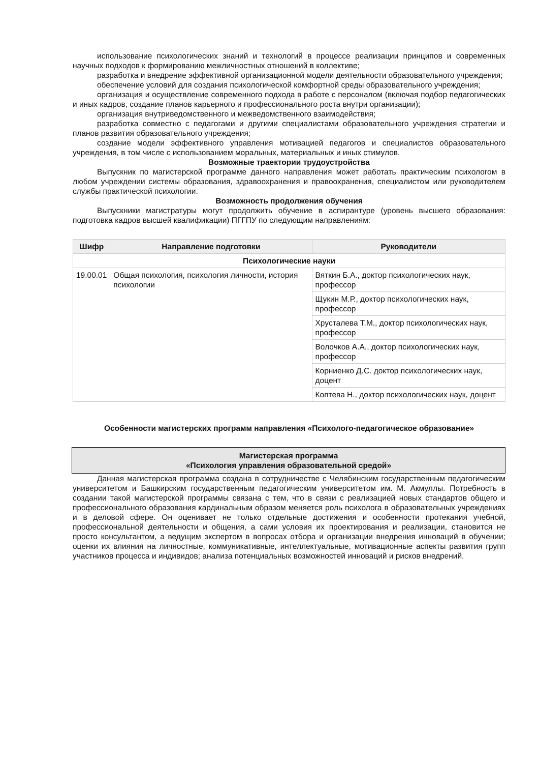использование психологических знаний и технологий в процессе реализации принципов и современных научных подходов к формированию межличностных отношений в коллективе;
разработка и внедрение эффективной организационной модели деятельности образовательного учреждения;
обеспечение условий для создания психологической комфортной среды образовательного учреждения;
организация и осуществление современного подхода в работе с персоналом (включая подбор педагогических и иных кадров, создание планов карьерного и профессионального роста внутри организации);
организация внутриведомственного и межведомственного взаимодействия;
разработка совместно с педагогами и другими специалистами образовательного учреждения стратегии и планов развития образовательного учреждения;
создание модели эффективного управления мотивацией педагогов и специалистов образовательного учреждения, в том числе с использованием моральных, материальных и иных стимулов.
Возможные траектории трудоустройства
Выпускник по магистерской программе данного направления может работать практическим психологом в любом учреждении системы образования, здравоохранения и правоохранения, специалистом или руководителем службы практической психологии.
Возможность продолжения обучения
Выпускники магистратуры могут продолжить обучение в аспирантуре (уровень высшего образования: подготовка кадров высшей квалификации) ПГГПУ по следующим направлениям:
| Шифр | Направление подготовки | Руководители |
| --- | --- | --- |
| Психологические науки | | |
| 19.00.01 | Общая психология, психология личности, история психологии | Вяткин Б.А., доктор психологических наук, профессор |
| | | Щукин М.Р., доктор психологических наук, профессор |
| | | Хрусталева Т.М., доктор психологических наук, профессор |
| | | Волочков А.А., доктор психологических наук, профессор |
| | | Корниенко Д.С. доктор психологических наук, доцент |
| | | Коптева Н., доктор психологических наук, доцент |
Особенности магистерских программ направления «Психолого-педагогическое образование»
Магистерская программа
«Психология управления образовательной средой»
Данная магистерская программа создана в сотрудничестве с Челябинским государственным педагогическим университетом и Башкирским государственным педагогическим университетом им. М. Акмуллы. Потребность в создании такой магистерской программы связана с тем, что в связи с реализацией новых стандартов общего и профессионального образования кардинальным образом меняется роль психолога в образовательных учреждениях и в деловой сфере. Он оценивает не только отдельные достижения и особенности протекания учебной, профессиональной деятельности и общения, а сами условия их проектирования и реализации, становится не просто консультантом, а ведущим экспертом в вопросах отбора и организации внедрения инноваций в обучении; оценки их влияния на личностные, коммуникативные, интеллектуальные, мотивационные аспекты развития групп участников процесса и индивидов; анализа потенциальных возможностей инноваций и рисков внедрений.